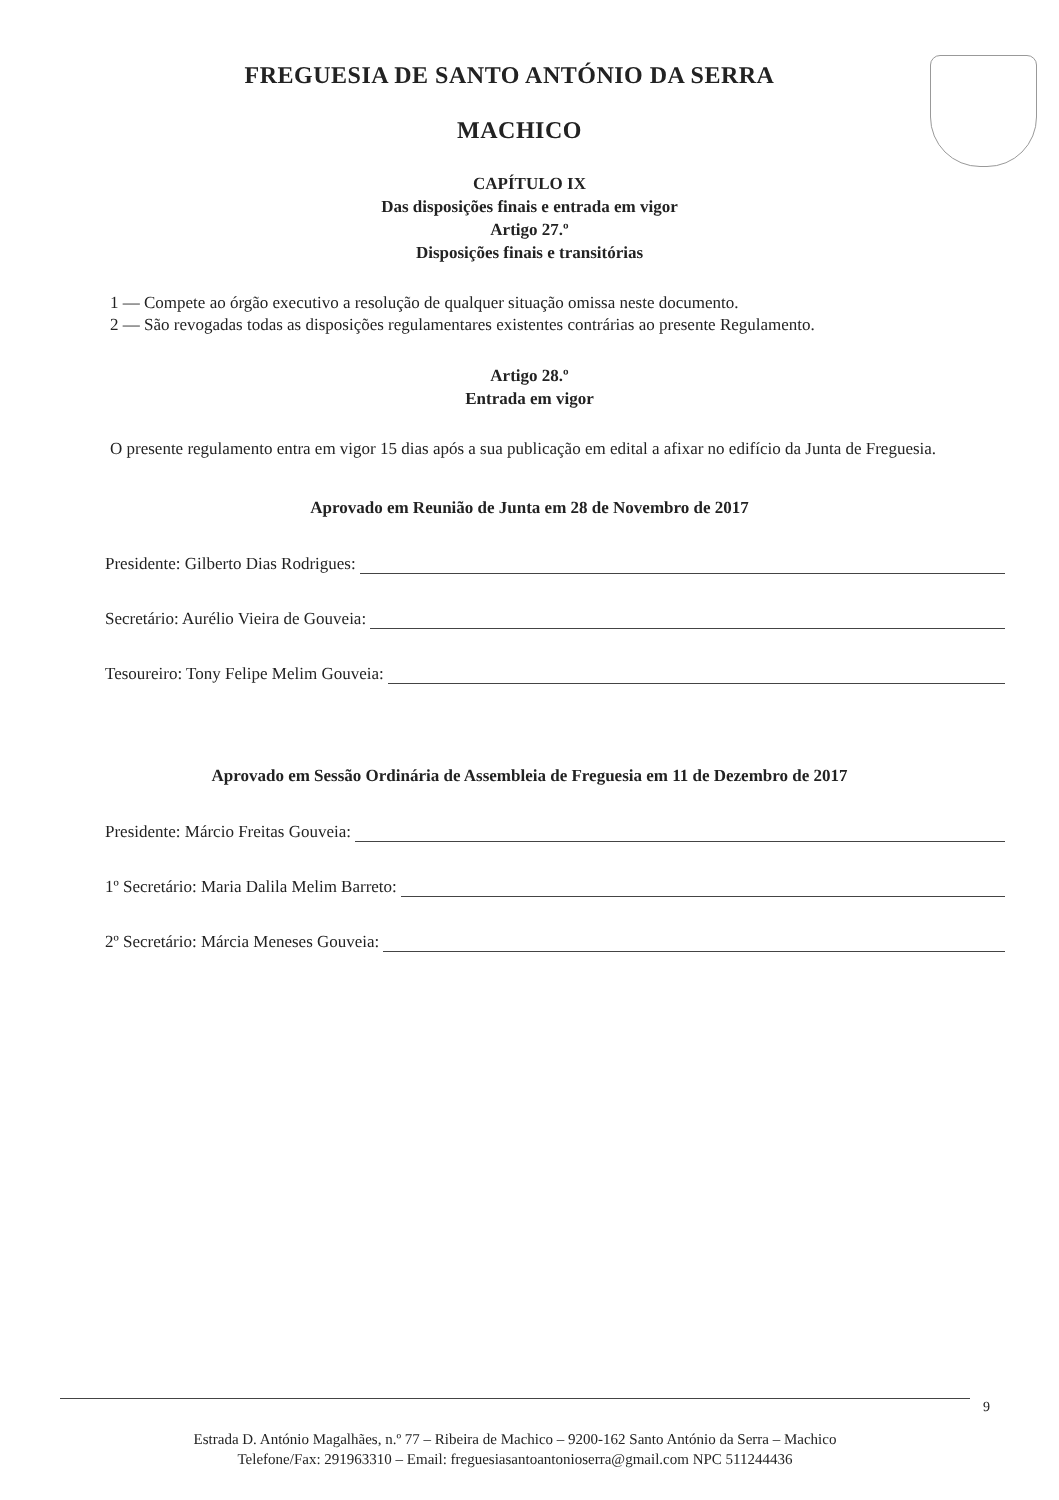FREGUESIA DE SANTO ANTÓNIO DA SERRA
MACHICO
CAPÍTULO IX
Das disposições finais e entrada em vigor
Artigo 27.º
Disposições finais e transitórias
1 — Compete ao órgão executivo a resolução de qualquer situação omissa neste documento.
2 — São revogadas todas as disposições regulamentares existentes contrárias ao presente Regulamento.
Artigo 28.º
Entrada em vigor
O presente regulamento entra em vigor 15 dias após a sua publicação em edital a afixar no edifício da Junta de Freguesia.
Aprovado em Reunião de Junta em 28 de Novembro de 2017
Presidente: Gilberto Dias Rodrigues:
Secretário: Aurélio Vieira de Gouveia:
Tesoureiro: Tony Felipe Melim Gouveia:
Aprovado em Sessão Ordinária de Assembleia de Freguesia em 11 de Dezembro de 2017
Presidente: Márcio Freitas Gouveia:
1º Secretário: Maria Dalila Melim Barreto:
2º Secretário: Márcia Meneses Gouveia:
9
Estrada D. António Magalhães, n.º 77 – Ribeira de Machico – 9200-162 Santo António da Serra – Machico
Telefone/Fax: 291963310 – Email: freguesiasantoantonioserra@gmail.com NPC 511244436